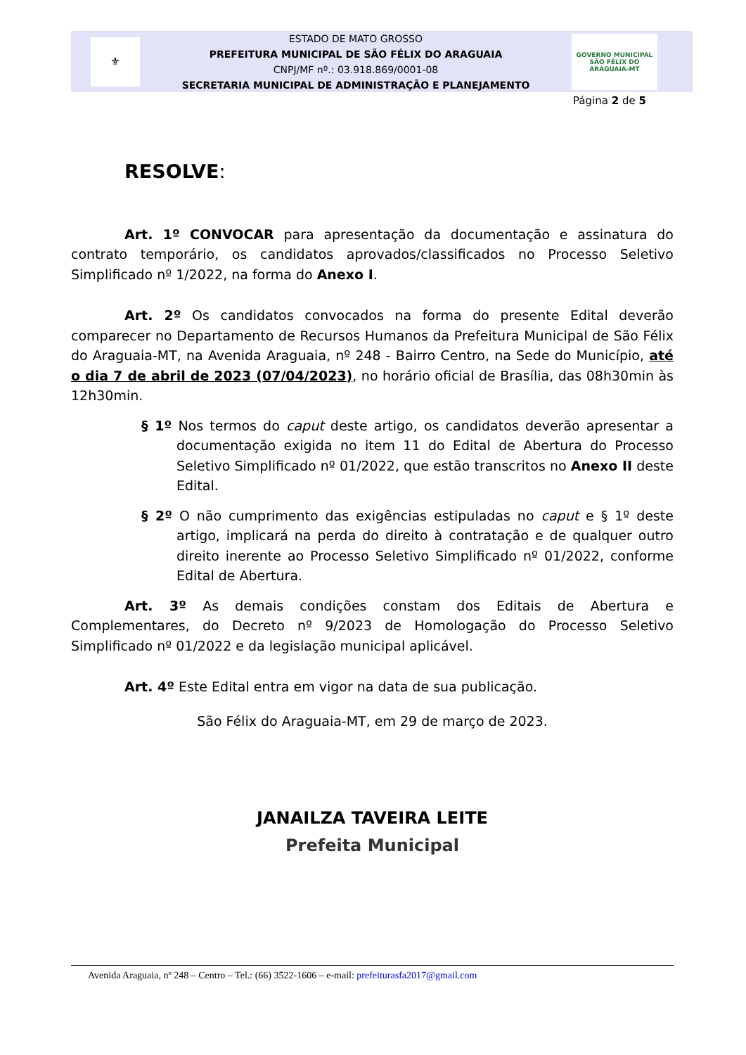⚜
ESTADO DE MATO GROSSO
PREFEITURA MUNICIPAL DE SÃO FÉLIX DO ARAGUAIA
CNPJ/MF nº.: 03.918.869/0001-08
SECRETARIA MUNICIPAL DE ADMINISTRAÇÃO E PLANEJAMENTO
GOVERNO MUNICIPAL
SÃO FÉLIX DO ARAGUAIA-MT
Página 2 de 5
RESOLVE:
Art. 1º CONVOCAR para apresentação da documentação e assinatura do contrato temporário, os candidatos aprovados/classificados no Processo Seletivo Simplificado nº 1/2022, na forma do Anexo I.
Art. 2º Os candidatos convocados na forma do presente Edital deverão comparecer no Departamento de Recursos Humanos da Prefeitura Municipal de São Félix do Araguaia-MT, na Avenida Araguaia, nº 248 - Bairro Centro, na Sede do Município, até o dia 7 de abril de 2023 (07/04/2023), no horário oficial de Brasília, das 08h30min às 12h30min.
§ 1º Nos termos do caput deste artigo, os candidatos deverão apresentar a documentação exigida no item 11 do Edital de Abertura do Processo Seletivo Simplificado nº 01/2022, que estão transcritos no Anexo II deste Edital.
§ 2º O não cumprimento das exigências estipuladas no caput e § 1º deste artigo, implicará na perda do direito à contratação e de qualquer outro direito inerente ao Processo Seletivo Simplificado nº 01/2022, conforme Edital de Abertura.
Art. 3º As demais condições constam dos Editais de Abertura e Complementares, do Decreto nº 9/2023 de Homologação do Processo Seletivo Simplificado nº 01/2022 e da legislação municipal aplicável.
Art. 4º Este Edital entra em vigor na data de sua publicação.
São Félix do Araguaia-MT, em 29 de março de 2023.
JANAILZA TAVEIRA LEITE
Prefeita Municipal
Avenida Araguaia, nº 248 – Centro – Tel.: (66) 3522-1606 – e-mail: prefeiturasfa2017@gmail.com